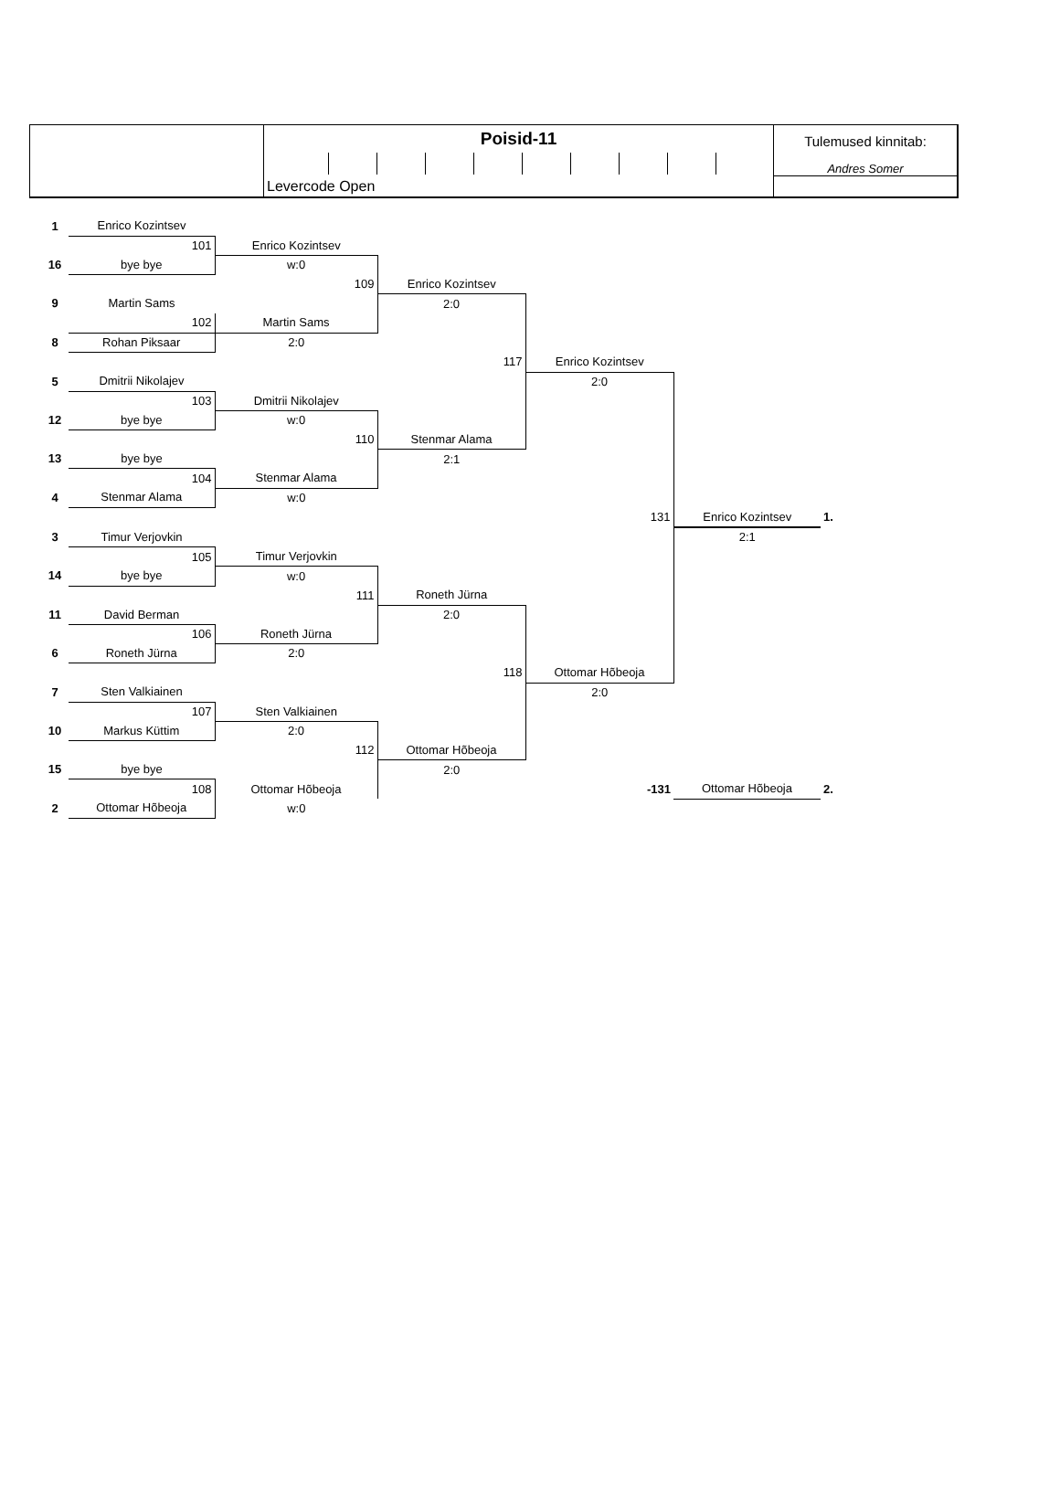Poisid-11
Levercode Open
Tulemused kinnitab:
Andres Somer
| 1 | Enrico Kozintsev | | | | | |
| | 101 | Enrico Kozintsev | | | | |
| 16 | bye bye | w:0 | | | | |
| | | 109 | Enrico Kozintsev | | | |
| 9 | Martin Sams | | 2:0 | | | |
| | 102 | Martin Sams | | | | |
| 8 | Rohan Piksaar | 2:0 | | | | |
| | | | 117 | Enrico Kozintsev | | |
| 5 | Dmitrii Nikolajev | | | 2:0 | | |
| | 103 | Dmitrii Nikolajev | | | | |
| 12 | bye bye | w:0 | | | | |
| | | 110 | Stenmar Alama | | | |
| 13 | bye bye | | 2:1 | | | |
| | 104 | Stenmar Alama | | | | |
| 4 | Stenmar Alama | w:0 | | | | |
| | | | | 131 | Enrico Kozintsev | 1. |
| 3 | Timur Verjovkin | | | | 2:1 | |
| | 105 | Timur Verjovkin | | | | |
| 14 | bye bye | w:0 | | | | |
| | | 111 | Roneth Jürna | | | |
| 11 | David Berman | | 2:0 | | | |
| | 106 | Roneth Jürna | | | | |
| 6 | Roneth Jürna | 2:0 | | | | |
| | | | 118 | Ottomar Hõbeoja | | |
| 7 | Sten Valkiainen | | | 2:0 | | |
| | 107 | Sten Valkiainen | | | | |
| 10 | Markus Küttim | 2:0 | | | | |
| | | 112 | Ottomar Hõbeoja | | | |
| 15 | bye bye | | 2:0 | | | |
| | 108 | Ottomar Hõbeoja | | -131 | Ottomar Hõbeoja | 2. |
| 2 | Ottomar Hõbeoja | w:0 | | | | |